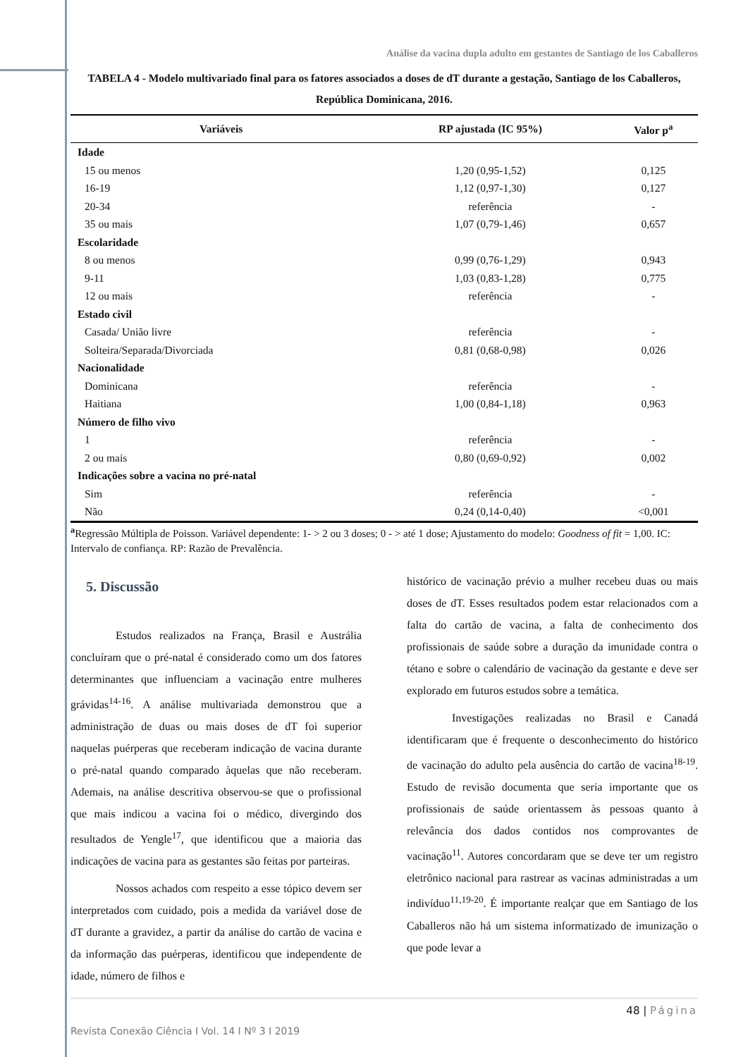Análise da vacina dupla adulto em gestantes de Santiago de los Caballeros
TABELA 4 - Modelo multivariado final para os fatores associados a doses de dT durante a gestação, Santiago de los Caballeros, República Dominicana, 2016.
| Variáveis | RP ajustada (IC 95%) | Valor p<sup>a</sup> |
| --- | --- | --- |
| Idade | | |
| 15 ou menos | 1,20 (0,95-1,52) | 0,125 |
| 16-19 | 1,12 (0,97-1,30) | 0,127 |
| 20-34 | referência | - |
| 35 ou mais | 1,07 (0,79-1,46) | 0,657 |
| Escolaridade | | |
| 8 ou menos | 0,99 (0,76-1,29) | 0,943 |
| 9-11 | 1,03 (0,83-1,28) | 0,775 |
| 12 ou mais | referência | - |
| Estado civil | | |
| Casada/ União livre | referência | - |
| Solteira/Separada/Divorciada | 0,81 (0,68-0,98) | 0,026 |
| Nacionalidade | | |
| Dominicana | referência | - |
| Haitiana | 1,00 (0,84-1,18) | 0,963 |
| Número de filho vivo | | |
| 1 | referência | - |
| 2 ou mais | 0,80 (0,69-0,92) | 0,002 |
| Indicações sobre a vacina no pré-natal | | |
| Sim | referência | - |
| Não | 0,24 (0,14-0,40) | <0,001 |
<sup>a</sup> Regressão Múltipla de Poisson. Variável dependente: 1- > 2 ou 3 doses; 0 - > até 1 dose; Ajustamento do modelo: Goodness of fit = 1,00. IC: Intervalo de confiança. RP: Razão de Prevalência.
5. Discussão
Estudos realizados na França, Brasil e Austrália concluíram que o pré-natal é considerado como um dos fatores determinantes que influenciam a vacinação entre mulheres grávidas<sup>14-16</sup>. A análise multivariada demonstrou que a administração de duas ou mais doses de dT foi superior naquelas puérperas que receberam indicação de vacina durante o pré-natal quando comparado àquelas que não receberam. Ademais, na análise descritiva observou-se que o profissional que mais indicou a vacina foi o médico, divergindo dos resultados de Yengle<sup>17</sup>, que identificou que a maioria das indicações de vacina para as gestantes são feitas por parteiras.
Nossos achados com respeito a esse tópico devem ser interpretados com cuidado, pois a medida da variável dose de dT durante a gravidez, a partir da análise do cartão de vacina e da informação das puérperas, identificou que independente de idade, número de filhos e
histórico de vacinação prévio a mulher recebeu duas ou mais doses de dT. Esses resultados podem estar relacionados com a falta do cartão de vacina, a falta de conhecimento dos profissionais de saúde sobre a duração da imunidade contra o tétano e sobre o calendário de vacinação da gestante e deve ser explorado em futuros estudos sobre a temática.
Investigações realizadas no Brasil e Canadá identificaram que é frequente o desconhecimento do histórico de vacinação do adulto pela ausência do cartão de vacina<sup>18-19</sup>. Estudo de revisão documenta que seria importante que os profissionais de saúde orientassem às pessoas quanto à relevância dos dados contidos nos comprovantes de vacinação<sup>11</sup>. Autores concordaram que se deve ter um registro eletrônico nacional para rastrear as vacinas administradas a um indivíduo<sup>11,19-20</sup>. É importante realçar que em Santiago de los Caballeros não há um sistema informatizado de imunização o que pode levar a
48 | Página
Revista Conexão Ciência I Vol. 14 I Nº 3 I 2019